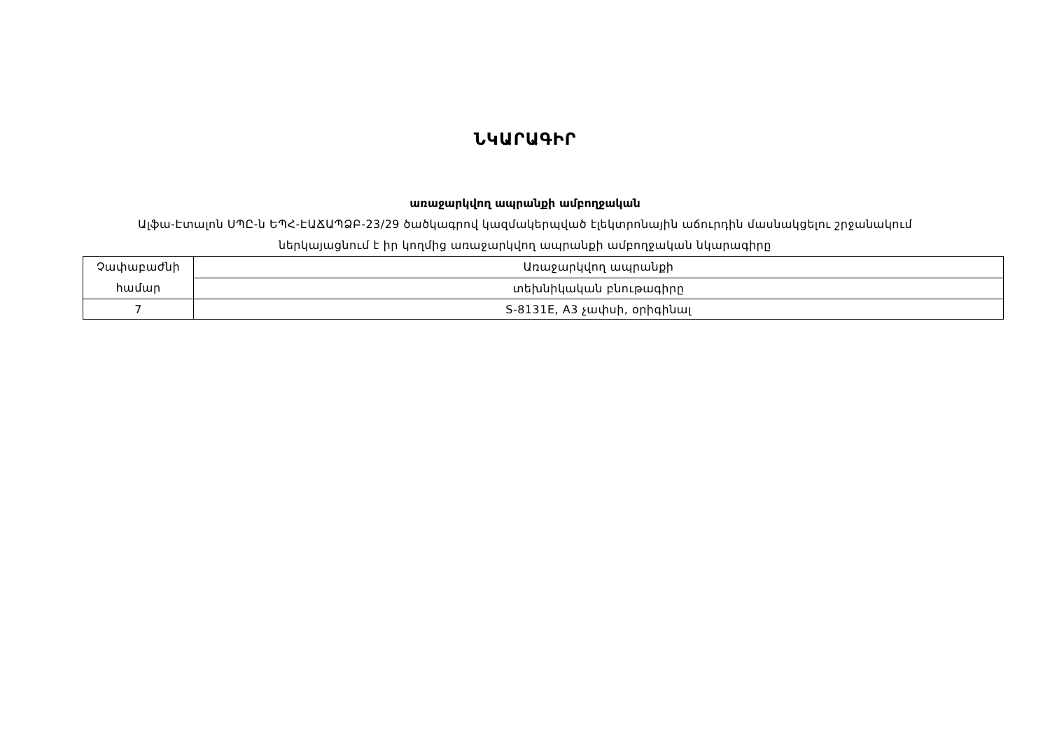ՆԿԱՐԱԳԻՐ
առաջարկվող ապրանքի ամբողջական
Ալֆա-Էտալոն ՍՊԸ-ն ԵՊՀ-ԷԱՃԱՊՁԲ-23/29 ծածկագրով կազմակերպված էլեկտրոնային աճուրդին մասնակցելու շրջանակում
ներկայացնում է իր կողմից առաջարկվող ապրանքի ամբողջական նկարագիրը
| Չափաբաժնի համար | Առաջարկվող ապրանքի |
| | տեխնիկական բնութագիրը |
| 7 | S-8131E, A3 չափսի, օրիգինալ |